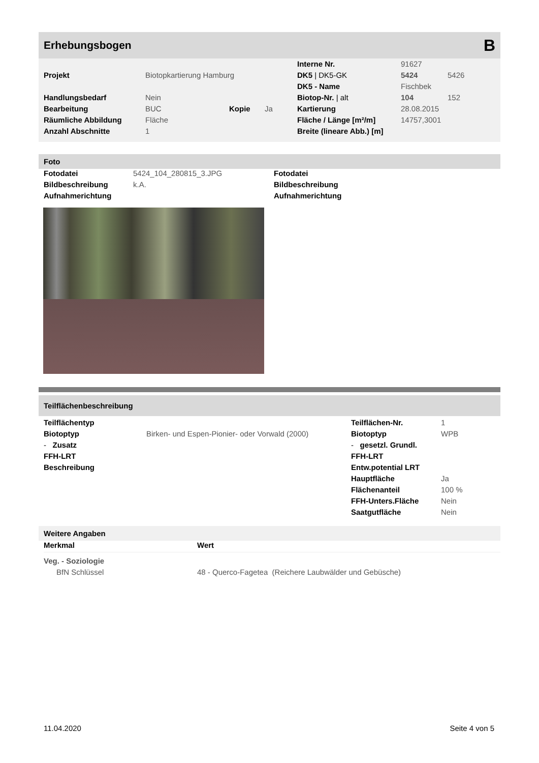Erhebungsbogen B
| | | | | Interne Nr. | 91627 | |
| Projekt | Biotopkartierung Hamburg | | | DK5 / DK5-GK | 5424 | 5426 |
| | | | | DK5 - Name | Fischbek | |
| Handlungsbedarf | Nein | | | Biotop-Nr. / alt | 104 | 152 |
| Bearbeitung | BUC | Kopie | Ja | Kartierung | 28.08.2015 | |
| Räumliche Abbildung | Fläche | | | Fläche / Länge [m²/m] | 14757,3001 | |
| Anzahl Abschnitte | 1 | | | Breite (lineare Abb.) [m] | | |
Foto
| Fotodatei | 5424_104_280815_3.JPG | Fotodatei |
| Bildbeschreibung | k.A. | Bildbeschreibung |
| Aufnahmerichtung | | Aufnahmerichtung |
Teilflächenbeschreibung
| Teilflächentyp | | Teilflächen-Nr. | 1 |
| Biotoptyp | Birken- und Espen-Pionier- oder Vorwald (2000) | Biotoptyp | WPB |
| - Zusatz | | - gesetzl. Grundl. | |
| FFH-LRT | | FFH-LRT | |
| Beschreibung | | Entw.potential LRT | |
| | | Hauptfläche | Ja |
| | | Flächenanteil | 100 % |
| | | FFH-Unters.Fläche | Nein |
| | | Saatgutfläche | Nein |
Weitere Angaben
| Merkmal | Wert |
| --- | --- |
| Veg. - Soziologie | |
| BfN Schlüssel | 48 - Querco-Fagetea (Reichere Laubwälder und Gebüsche) |
11.04.2020 Seite 4 von 5